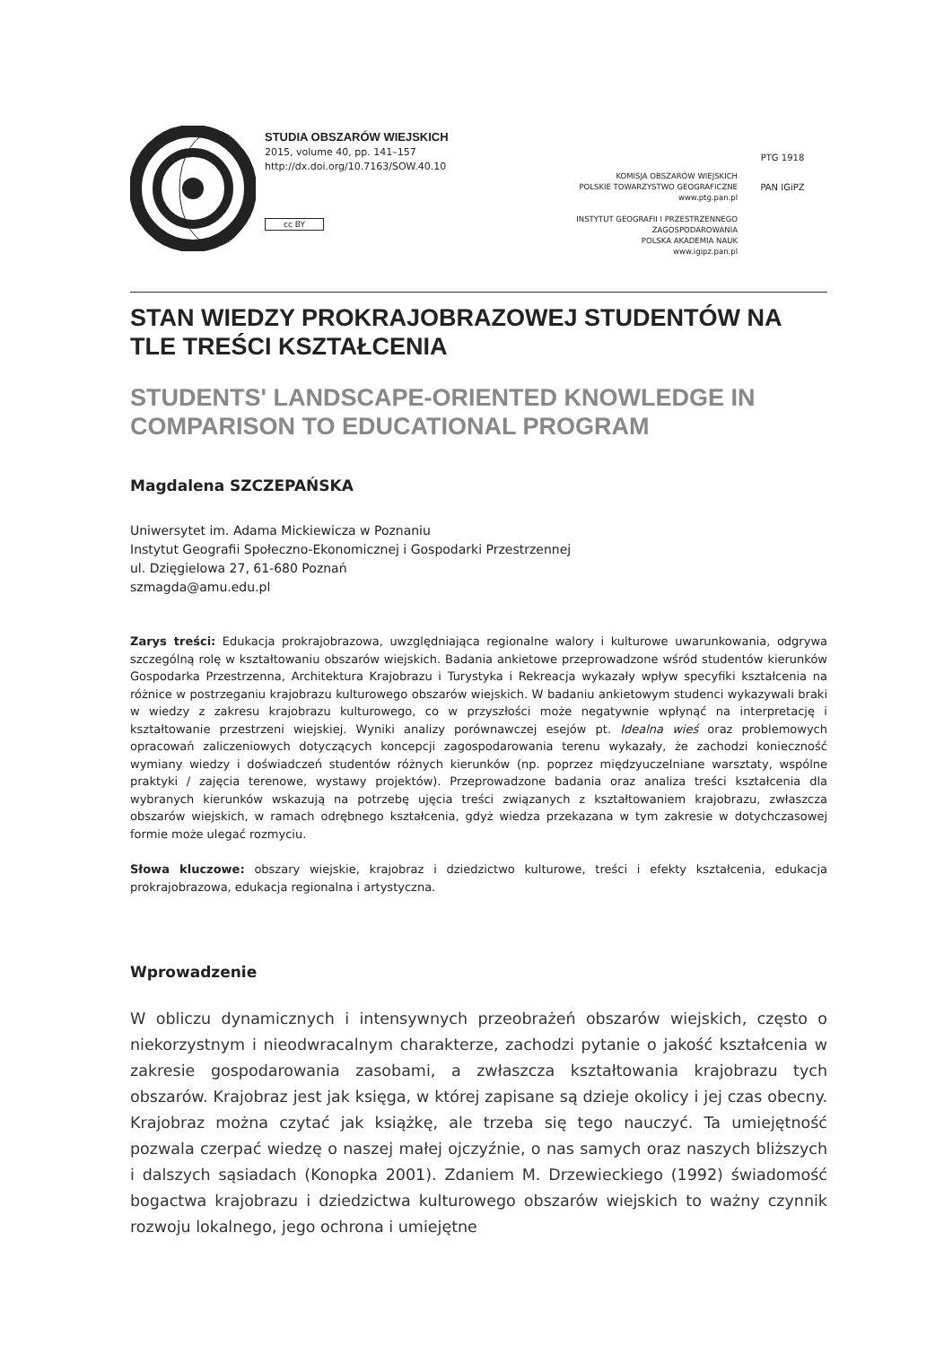STUDIA OBSZARÓW WIEJSKICH
2015, volume 40, pp. 141–157
http://dx.doi.org/10.7163/SOW.40.10
cc BY
KOMISJA OBSZARÓW WIEJSKICH
POLSKIE TOWARZYSTWO GEOGRAFICZNE
www.ptg.pan.pl
INSTYTUT GEOGRAFII I PRZESTRZENNEGO ZAGOSPODAROWANIA
POLSKA AKADEMIA NAUK
www.igipz.pan.pl
PTG 1918
PAN IGiPZ
STAN WIEDZY PROKRAJOBRAZOWEJ STUDENTÓW NA TLE TREŚCI KSZTAŁCENIA
STUDENTS' LANDSCAPE-ORIENTED KNOWLEDGE IN COMPARISON TO EDUCATIONAL PROGRAM
Magdalena SZCZEPAŃSKA
Uniwersytet im. Adama Mickiewicza w Poznaniu
Instytut Geografii Społeczno-Ekonomicznej i Gospodarki Przestrzennej
ul. Dzięgielowa 27, 61-680 Poznań
szmagda@amu.edu.pl
Zarys treści: Edukacja prokrajobrazowa, uwzględniająca regionalne walory i kulturowe uwarunkowania, odgrywa szczególną rolę w kształtowaniu obszarów wiejskich. Badania ankietowe przeprowadzone wśród studentów kierunków Gospodarka Przestrzenna, Architektura Krajobrazu i Turystyka i Rekreacja wykazały wpływ specyfiki kształcenia na różnice w postrzeganiu krajobrazu kulturowego obszarów wiejskich. W badaniu ankietowym studenci wykazywali braki w wiedzy z zakresu krajobrazu kulturowego, co w przyszłości może negatywnie wpłynąć na interpretację i kształtowanie przestrzeni wiejskiej. Wyniki analizy porównawczej esejów pt. Idealna wieś oraz problemowych opracowań zaliczeniowych dotyczących koncepcji zagospodarowania terenu wykazały, że zachodzi konieczność wymiany wiedzy i doświadczeń studentów różnych kierunków (np. poprzez międzyuczelniane warsztaty, wspólne praktyki / zajęcia terenowe, wystawy projektów). Przeprowadzone badania oraz analiza treści kształcenia dla wybranych kierunków wskazują na potrzebę ujęcia treści związanych z kształtowaniem krajobrazu, zwłaszcza obszarów wiejskich, w ramach odrębnego kształcenia, gdyż wiedza przekazana w tym zakresie w dotychczasowej formie może ulegać rozmyciu.
Słowa kluczowe: obszary wiejskie, krajobraz i dziedzictwo kulturowe, treści i efekty kształcenia, edukacja prokrajobrazowa, edukacja regionalna i artystyczna.
Wprowadzenie
W obliczu dynamicznych i intensywnych przeobrażeń obszarów wiejskich, często o niekorzystnym i nieodwracalnym charakterze, zachodzi pytanie o jakość kształcenia w zakresie gospodarowania zasobami, a zwłaszcza kształtowania krajobrazu tych obszarów. Krajobraz jest jak księga, w której zapisane są dzieje okolicy i jej czas obecny. Krajobraz można czytać jak książkę, ale trzeba się tego nauczyć. Ta umiejętność pozwala czerpać wiedzę o naszej małej ojczyźnie, o nas samych oraz naszych bliższych i dalszych sąsiadach (Konopka 2001). Zdaniem M. Drzewieckiego (1992) świadomość bogactwa krajobrazu i dziedzictwa kulturowego obszarów wiejskich to ważny czynnik rozwoju lokalnego, jego ochrona i umiejętne